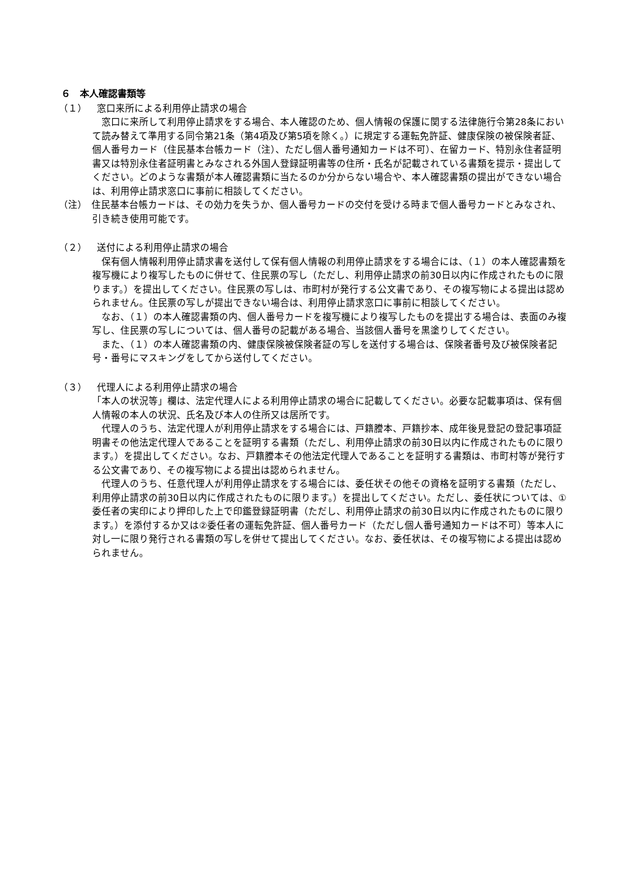６　本人確認書類等
（１） 窓口来所による利用停止請求の場合
　窓口に来所して利用停止請求をする場合、本人確認のため、個人情報の保護に関する法律施行令第28条において読み替えて準用する同令第21条（第4項及び第5項を除く。）に規定する運転免許証、健康保険の被保険者証、個人番号カード（住民基本台帳カード（注）、ただし個人番号通知カードは不可）、在留カード、特別永住者証明書又は特別永住者証明書とみなされる外国人登録証明書等の住所・氏名が記載されている書類を提示・提出してください。どのような書類が本人確認書類に当たるのか分からない場合や、本人確認書類の提出ができない場合は、利用停止請求窓口に事前に相談してください。
（注）　住民基本台帳カードは、その効力を失うか、個人番号カードの交付を受ける時まで個人番号カードとみなされ、引き続き使用可能です。
（２） 送付による利用停止請求の場合
　保有個人情報利用停止請求書を送付して保有個人情報の利用停止請求をする場合には、（１）の本人確認書類を複写機により複写したものに併せて、住民票の写し（ただし、利用停止請求の前30日以内に作成されたものに限ります。）を提出してください。住民票の写しは、市町村が発行する公文書であり、その複写物による提出は認められません。住民票の写しが提出できない場合は、利用停止請求窓口に事前に相談してください。
　なお、（１）の本人確認書類の内、個人番号カードを複写機により複写したものを提出する場合は、表面のみ複写し、住民票の写しについては、個人番号の記載がある場合、当該個人番号を黒塗りしてください。
　また、（１）の本人確認書類の内、健康保険被保険者証の写しを送付する場合は、保険者番号及び被保険者記号・番号にマスキングをしてから送付してください。
（３） 代理人による利用停止請求の場合
「本人の状況等」欄は、法定代理人による利用停止請求の場合に記載してください。必要な記載事項は、保有個人情報の本人の状況、氏名及び本人の住所又は居所です。
　代理人のうち、法定代理人が利用停止請求をする場合には、戸籍謄本、戸籍抄本、成年後見登記の登記事項証明書その他法定代理人であることを証明する書類（ただし、利用停止請求の前30日以内に作成されたものに限ります。）を提出してください。なお、戸籍謄本その他法定代理人であることを証明する書類は、市町村等が発行する公文書であり、その複写物による提出は認められません。
　代理人のうち、任意代理人が利用停止請求をする場合には、委任状その他その資格を証明する書類（ただし、利用停止請求の前30日以内に作成されたものに限ります。）を提出してください。ただし、委任状については、①委任者の実印により押印した上で印鑑登録証明書（ただし、利用停止請求の前30日以内に作成されたものに限ります。）を添付するか又は②委任者の運転免許証、個人番号カード（ただし個人番号通知カードは不可）等本人に対し一に限り発行される書類の写しを併せて提出してください。なお、委任状は、その複写物による提出は認められません。